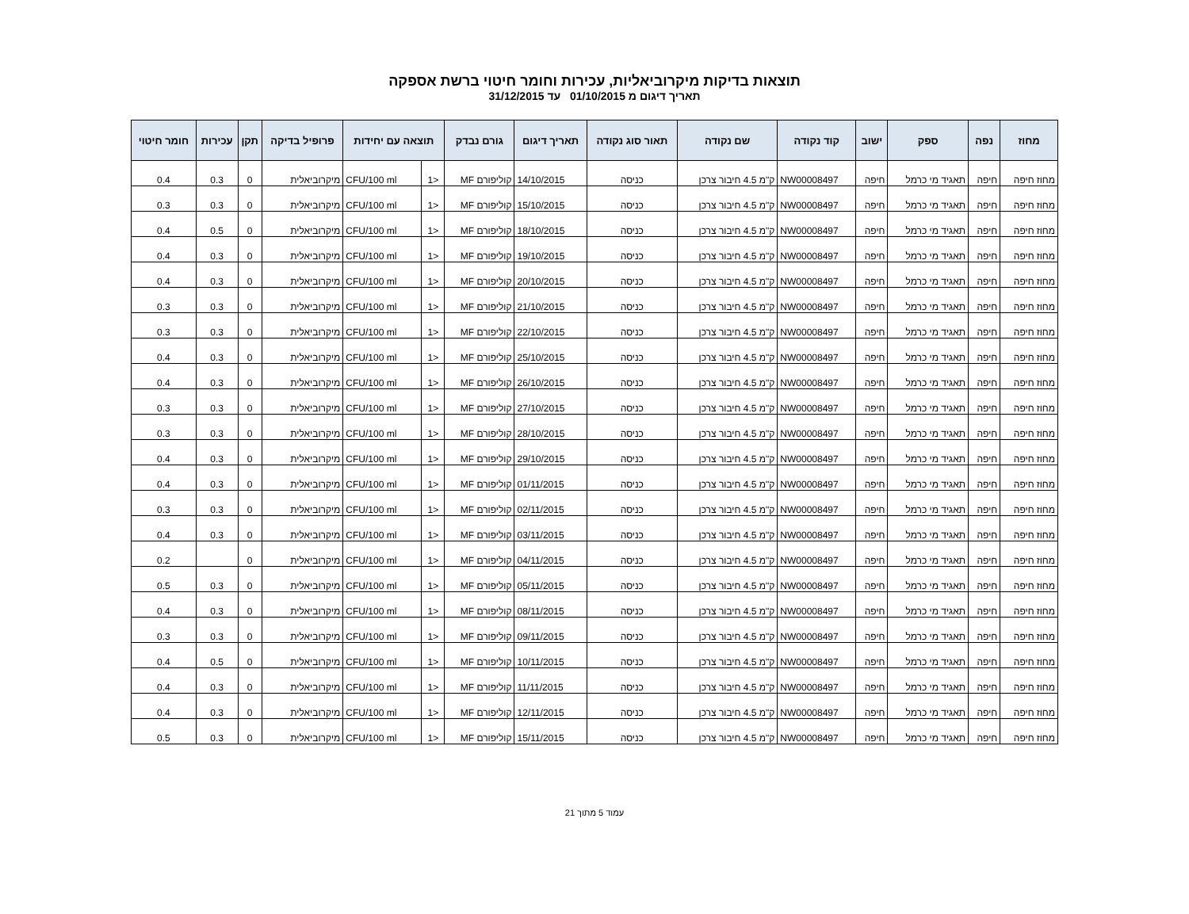תוצאות בדיקות מיקרוביאליות, עכירות וחומר חיטוי ברשת אספקה
תאריך דיגום מ 01/10/2015 עד 31/12/2015
| מחוז | נפה | ספק | ישוב | קוד נקודה | שם נקודה | תאור סוג נקודה | תאריך דיגום | גורם נבדק | תוצאה עם יחידות | | פרופיל בדיקה | תקן | עכירות | חומר חיטוי |
| --- | --- | --- | --- | --- | --- | --- | --- | --- | --- | --- | --- | --- | --- | --- |
| מחוז חיפה | חיפה | תאגיד מי כרמל | חיפה | NW00008497 | ק"מ 4.5 חיבור צרכן | כניסה | 14/10/2015 | קוליפורם MF | <1 | CFU/100 ml | מיקרוביאלית | 0 | 0.3 | 0.4 |
| מחוז חיפה | חיפה | תאגיד מי כרמל | חיפה | NW00008497 | ק"מ 4.5 חיבור צרכן | כניסה | 15/10/2015 | קוליפורם MF | <1 | CFU/100 ml | מיקרוביאלית | 0 | 0.3 | 0.3 |
| מחוז חיפה | חיפה | תאגיד מי כרמל | חיפה | NW00008497 | ק"מ 4.5 חיבור צרכן | כניסה | 18/10/2015 | קוליפורם MF | <1 | CFU/100 ml | מיקרוביאלית | 0 | 0.5 | 0.4 |
| מחוז חיפה | חיפה | תאגיד מי כרמל | חיפה | NW00008497 | ק"מ 4.5 חיבור צרכן | כניסה | 19/10/2015 | קוליפורם MF | <1 | CFU/100 ml | מיקרוביאלית | 0 | 0.3 | 0.4 |
| מחוז חיפה | חיפה | תאגיד מי כרמל | חיפה | NW00008497 | ק"מ 4.5 חיבור צרכן | כניסה | 20/10/2015 | קוליפורם MF | <1 | CFU/100 ml | מיקרוביאלית | 0 | 0.3 | 0.4 |
| מחוז חיפה | חיפה | תאגיד מי כרמל | חיפה | NW00008497 | ק"מ 4.5 חיבור צרכן | כניסה | 21/10/2015 | קוליפורם MF | <1 | CFU/100 ml | מיקרוביאלית | 0 | 0.3 | 0.3 |
| מחוז חיפה | חיפה | תאגיד מי כרמל | חיפה | NW00008497 | ק"מ 4.5 חיבור צרכן | כניסה | 22/10/2015 | קוליפורם MF | <1 | CFU/100 ml | מיקרוביאלית | 0 | 0.3 | 0.3 |
| מחוז חיפה | חיפה | תאגיד מי כרמל | חיפה | NW00008497 | ק"מ 4.5 חיבור צרכן | כניסה | 25/10/2015 | קוליפורם MF | <1 | CFU/100 ml | מיקרוביאלית | 0 | 0.3 | 0.4 |
| מחוז חיפה | חיפה | תאגיד מי כרמל | חיפה | NW00008497 | ק"מ 4.5 חיבור צרכן | כניסה | 26/10/2015 | קוליפורם MF | <1 | CFU/100 ml | מיקרוביאלית | 0 | 0.3 | 0.4 |
| מחוז חיפה | חיפה | תאגיד מי כרמל | חיפה | NW00008497 | ק"מ 4.5 חיבור צרכן | כניסה | 27/10/2015 | קוליפורם MF | <1 | CFU/100 ml | מיקרוביאלית | 0 | 0.3 | 0.3 |
| מחוז חיפה | חיפה | תאגיד מי כרמל | חיפה | NW00008497 | ק"מ 4.5 חיבור צרכן | כניסה | 28/10/2015 | קוליפורם MF | <1 | CFU/100 ml | מיקרוביאלית | 0 | 0.3 | 0.3 |
| מחוז חיפה | חיפה | תאגיד מי כרמל | חיפה | NW00008497 | ק"מ 4.5 חיבור צרכן | כניסה | 29/10/2015 | קוליפורם MF | <1 | CFU/100 ml | מיקרוביאלית | 0 | 0.3 | 0.4 |
| מחוז חיפה | חיפה | תאגיד מי כרמל | חיפה | NW00008497 | ק"מ 4.5 חיבור צרכן | כניסה | 01/11/2015 | קוליפורם MF | <1 | CFU/100 ml | מיקרוביאלית | 0 | 0.3 | 0.4 |
| מחוז חיפה | חיפה | תאגיד מי כרמל | חיפה | NW00008497 | ק"מ 4.5 חיבור צרכן | כניסה | 02/11/2015 | קוליפורם MF | <1 | CFU/100 ml | מיקרוביאלית | 0 | 0.3 | 0.3 |
| מחוז חיפה | חיפה | תאגיד מי כרמל | חיפה | NW00008497 | ק"מ 4.5 חיבור צרכן | כניסה | 03/11/2015 | קוליפורם MF | <1 | CFU/100 ml | מיקרוביאלית | 0 | 0.3 | 0.4 |
| מחוז חיפה | חיפה | תאגיד מי כרמל | חיפה | NW00008497 | ק"מ 4.5 חיבור צרכן | כניסה | 04/11/2015 | קוליפורם MF | <1 | CFU/100 ml | מיקרוביאלית | 0 | | 0.2 |
| מחוז חיפה | חיפה | תאגיד מי כרמל | חיפה | NW00008497 | ק"מ 4.5 חיבור צרכן | כניסה | 05/11/2015 | קוליפורם MF | <1 | CFU/100 ml | מיקרוביאלית | 0 | 0.3 | 0.5 |
| מחוז חיפה | חיפה | תאגיד מי כרמל | חיפה | NW00008497 | ק"מ 4.5 חיבור צרכן | כניסה | 08/11/2015 | קוליפורם MF | <1 | CFU/100 ml | מיקרוביאלית | 0 | 0.3 | 0.4 |
| מחוז חיפה | חיפה | תאגיד מי כרמל | חיפה | NW00008497 | ק"מ 4.5 חיבור צרכן | כניסה | 09/11/2015 | קוליפורם MF | <1 | CFU/100 ml | מיקרוביאלית | 0 | 0.3 | 0.3 |
| מחוז חיפה | חיפה | תאגיד מי כרמל | חיפה | NW00008497 | ק"מ 4.5 חיבור צרכן | כניסה | 10/11/2015 | קוליפורם MF | <1 | CFU/100 ml | מיקרוביאלית | 0 | 0.5 | 0.4 |
| מחוז חיפה | חיפה | תאגיד מי כרמל | חיפה | NW00008497 | ק"מ 4.5 חיבור צרכן | כניסה | 11/11/2015 | קוליפורם MF | <1 | CFU/100 ml | מיקרוביאלית | 0 | 0.3 | 0.4 |
| מחוז חיפה | חיפה | תאגיד מי כרמל | חיפה | NW00008497 | ק"מ 4.5 חיבור צרכן | כניסה | 12/11/2015 | קוליפורם MF | <1 | CFU/100 ml | מיקרוביאלית | 0 | 0.3 | 0.4 |
| מחוז חיפה | חיפה | תאגיד מי כרמל | חיפה | NW00008497 | ק"מ 4.5 חיבור צרכן | כניסה | 15/11/2015 | קוליפורם MF | <1 | CFU/100 ml | מיקרוביאלית | 0 | 0.3 | 0.5 |
עמוד 5 מתוך 21